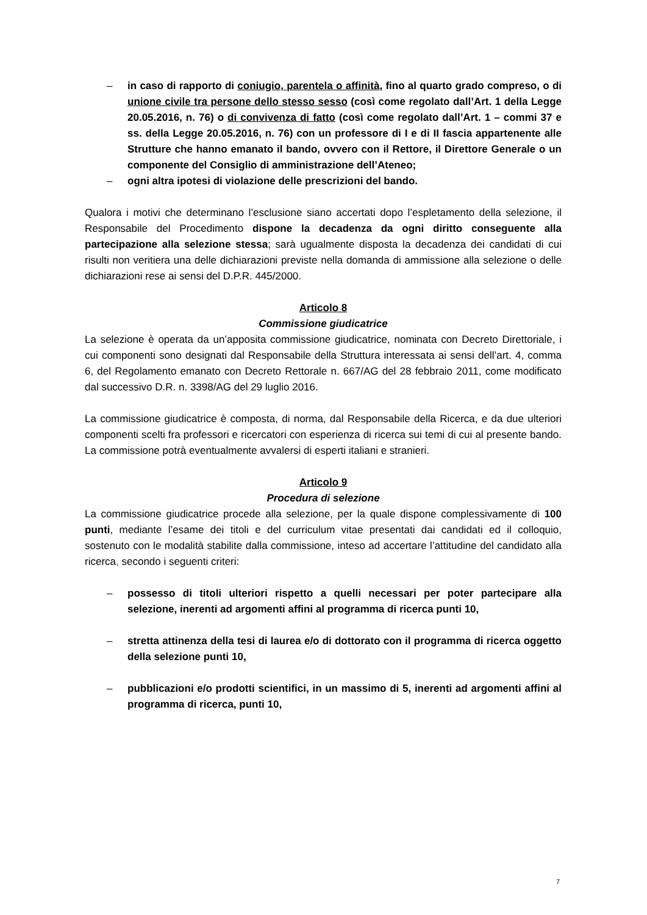– in caso di rapporto di coniugio, parentela o affinità, fino al quarto grado compreso, o di unione civile tra persone dello stesso sesso (così come regolato dall’Art. 1 della Legge 20.05.2016, n. 76) o di convivenza di fatto (così come regolato dall’Art. 1 – commi 37 e ss. della Legge 20.05.2016, n. 76) con un professore di I e di II fascia appartenente alle Strutture che hanno emanato il bando, ovvero con il Rettore, il Direttore Generale o un componente del Consiglio di amministrazione dell’Ateneo;
– ogni altra ipotesi di violazione delle prescrizioni del bando.
Qualora i motivi che determinano l’esclusione siano accertati dopo l’espletamento della selezione, il Responsabile del Procedimento dispone la decadenza da ogni diritto conseguente alla partecipazione alla selezione stessa; sarà ugualmente disposta la decadenza dei candidati di cui risulti non veritiera una delle dichiarazioni previste nella domanda di ammissione alla selezione o delle dichiarazioni rese ai sensi del D.P.R. 445/2000.
Articolo 8
Commissione giudicatrice
La selezione è operata da un’apposita commissione giudicatrice, nominata con Decreto Direttoriale, i cui componenti sono designati dal Responsabile della Struttura interessata ai sensi dell’art. 4, comma 6, del Regolamento emanato con Decreto Rettorale n. 667/AG del 28 febbraio 2011, come modificato dal successivo D.R. n. 3398/AG del 29 luglio 2016.
La commissione giudicatrice è composta, di norma, dal Responsabile della Ricerca, e da due ulteriori componenti scelti fra professori e ricercatori con esperienza di ricerca sui temi di cui al presente bando. La commissione potrà eventualmente avvalersi di esperti italiani e stranieri.
Articolo 9
Procedura di selezione
La commissione giudicatrice procede alla selezione, per la quale dispone complessivamente di 100 punti, mediante l’esame dei titoli e del curriculum vitae presentati dai candidati ed il colloquio, sostenuto con le modalità stabilite dalla commissione, inteso ad accertare l’attitudine del candidato alla ricerca, secondo i seguenti criteri:
– possesso di titoli ulteriori rispetto a quelli necessari per poter partecipare alla selezione, inerenti ad argomenti affini al programma di ricerca punti 10,
– stretta attinenza della tesi di laurea e/o di dottorato con il programma di ricerca oggetto della selezione punti 10,
– pubblicazioni e/o prodotti scientifici, in un massimo di 5, inerenti ad argomenti affini al programma di ricerca, punti 10,
7